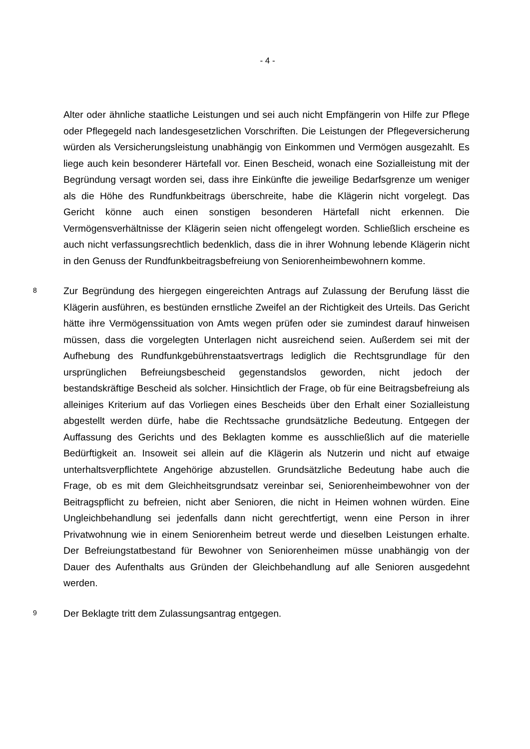- 4 -
Alter oder ähnliche staatliche Leistungen und sei auch nicht Empfängerin von Hilfe zur Pflege oder Pflegegeld nach landesgesetzlichen Vorschriften. Die Leistungen der Pflegeversicherung würden als Versicherungsleistung unabhängig von Einkommen und Vermögen ausgezahlt. Es liege auch kein besonderer Härtefall vor. Einen Bescheid, wonach eine Sozialleistung mit der Begründung versagt worden sei, dass ihre Einkünfte die jeweilige Bedarfsgrenze um weniger als die Höhe des Rundfunkbeitrags überschreite, habe die Klägerin nicht vorgelegt. Das Gericht könne auch einen sonstigen besonderen Härtefall nicht erkennen. Die Vermögensverhältnisse der Klägerin seien nicht offengelegt worden. Schließlich erscheine es auch nicht verfassungsrechtlich bedenklich, dass die in ihrer Wohnung lebende Klägerin nicht in den Genuss der Rundfunkbeitragsbefreiung von Seniorenheimbewohnern komme.
8
Zur Begründung des hiergegen eingereichten Antrags auf Zulassung der Berufung lässt die Klägerin ausführen, es bestünden ernstliche Zweifel an der Richtigkeit des Urteils. Das Gericht hätte ihre Vermögenssituation von Amts wegen prüfen oder sie zumindest darauf hinweisen müssen, dass die vorgelegten Unterlagen nicht ausreichend seien. Außerdem sei mit der Aufhebung des Rundfunkgebührenstaatsvertrags lediglich die Rechtsgrundlage für den ursprünglichen Befreiungsbescheid gegenstandslos geworden, nicht jedoch der bestandskräftige Bescheid als solcher. Hinsichtlich der Frage, ob für eine Beitragsbefreiung als alleiniges Kriterium auf das Vorliegen eines Bescheids über den Erhalt einer Sozialleistung abgestellt werden dürfe, habe die Rechtssache grundsätzliche Bedeutung. Entgegen der Auffassung des Gerichts und des Beklagten komme es ausschließlich auf die materielle Bedürftigkeit an. Insoweit sei allein auf die Klägerin als Nutzerin und nicht auf etwaige unterhaltsverpflichtete Angehörige abzustellen. Grundsätzliche Bedeutung habe auch die Frage, ob es mit dem Gleichheitsgrundsatz vereinbar sei, Seniorenheimbewohner von der Beitragspflicht zu befreien, nicht aber Senioren, die nicht in Heimen wohnen würden. Eine Ungleichbehandlung sei jedenfalls dann nicht gerechtfertigt, wenn eine Person in ihrer Privatwohnung wie in einem Seniorenheim betreut werde und dieselben Leistungen erhalte. Der Befreiungstatbestand für Bewohner von Seniorenheimen müsse unabhängig von der Dauer des Aufenthalts aus Gründen der Gleichbehandlung auf alle Senioren ausgedehnt werden.
9
Der Beklagte tritt dem Zulassungsantrag entgegen.